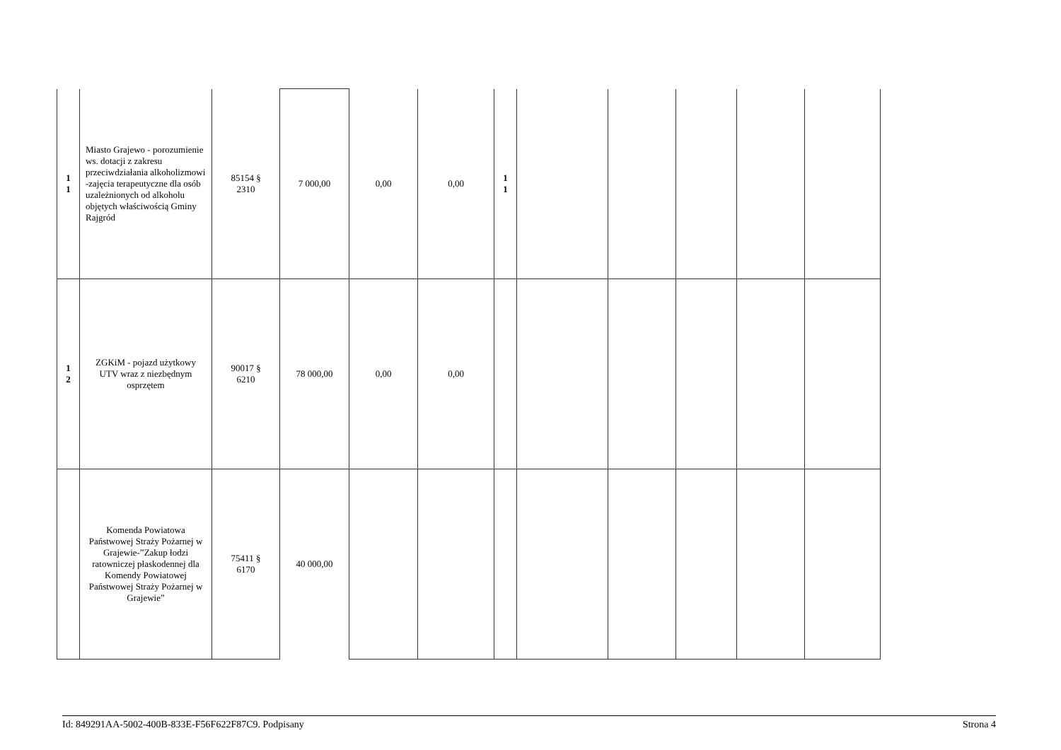| 1 1 | Miasto Grajewo - porozumienie ws. dotacji z zakresu przeciwdziałania alkoholizmowi -zajęcia terapeutyczne dla osób uzależnionych od alkoholu objętych właściwością Gminy Rajgród | 85154 § 2310 | 7 000,00 | 0,00 | 0,00 | 1 1 | | | | | |
| 1 2 | ZGKiM - pojazd użytkowy UTV wraz z niezbędnym osprzętem | 90017 § 6210 | 78 000,00 | 0,00 | 0,00 | | | | | | |
| | Komenda Powiatowa Państwowej Straży Pożarnej w Grajewie-”Zakup łodzi ratowniczej płaskodennej dla Komendy Powiatowej Państwowej Straży Pożarnej w Grajewie” | 75411 § 6170 | 40 000,00 | | | | | | | | |
Id: 849291AA-5002-400B-833E-F56F622F87C9. Podpisany Strona 4